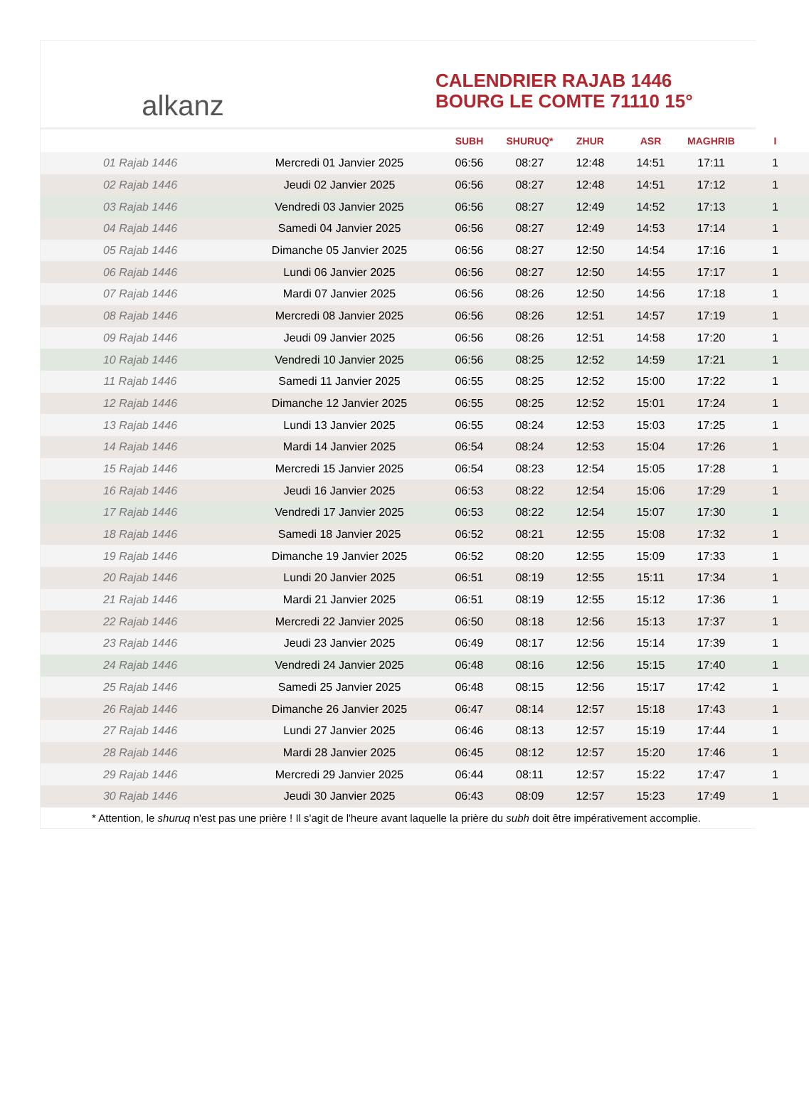alkanz
CALENDRIER RAJAB 1446
BOURG LE COMTE 71110 15°
| | | SUBH | SHURUQ* | ZHUR | ASR | MAGHRIB | I |
| --- | --- | --- | --- | --- | --- | --- | --- |
| 01 Rajab 1446 | Mercredi 01 Janvier 2025 | 06:56 | 08:27 | 12:48 | 14:51 | 17:11 | 1 |
| 02 Rajab 1446 | Jeudi 02 Janvier 2025 | 06:56 | 08:27 | 12:48 | 14:51 | 17:12 | 1 |
| 03 Rajab 1446 | Vendredi 03 Janvier 2025 | 06:56 | 08:27 | 12:49 | 14:52 | 17:13 | 1 |
| 04 Rajab 1446 | Samedi 04 Janvier 2025 | 06:56 | 08:27 | 12:49 | 14:53 | 17:14 | 1 |
| 05 Rajab 1446 | Dimanche 05 Janvier 2025 | 06:56 | 08:27 | 12:50 | 14:54 | 17:16 | 1 |
| 06 Rajab 1446 | Lundi 06 Janvier 2025 | 06:56 | 08:27 | 12:50 | 14:55 | 17:17 | 1 |
| 07 Rajab 1446 | Mardi 07 Janvier 2025 | 06:56 | 08:26 | 12:50 | 14:56 | 17:18 | 1 |
| 08 Rajab 1446 | Mercredi 08 Janvier 2025 | 06:56 | 08:26 | 12:51 | 14:57 | 17:19 | 1 |
| 09 Rajab 1446 | Jeudi 09 Janvier 2025 | 06:56 | 08:26 | 12:51 | 14:58 | 17:20 | 1 |
| 10 Rajab 1446 | Vendredi 10 Janvier 2025 | 06:56 | 08:25 | 12:52 | 14:59 | 17:21 | 1 |
| 11 Rajab 1446 | Samedi 11 Janvier 2025 | 06:55 | 08:25 | 12:52 | 15:00 | 17:22 | 1 |
| 12 Rajab 1446 | Dimanche 12 Janvier 2025 | 06:55 | 08:25 | 12:52 | 15:01 | 17:24 | 1 |
| 13 Rajab 1446 | Lundi 13 Janvier 2025 | 06:55 | 08:24 | 12:53 | 15:03 | 17:25 | 1 |
| 14 Rajab 1446 | Mardi 14 Janvier 2025 | 06:54 | 08:24 | 12:53 | 15:04 | 17:26 | 1 |
| 15 Rajab 1446 | Mercredi 15 Janvier 2025 | 06:54 | 08:23 | 12:54 | 15:05 | 17:28 | 1 |
| 16 Rajab 1446 | Jeudi 16 Janvier 2025 | 06:53 | 08:22 | 12:54 | 15:06 | 17:29 | 1 |
| 17 Rajab 1446 | Vendredi 17 Janvier 2025 | 06:53 | 08:22 | 12:54 | 15:07 | 17:30 | 1 |
| 18 Rajab 1446 | Samedi 18 Janvier 2025 | 06:52 | 08:21 | 12:55 | 15:08 | 17:32 | 1 |
| 19 Rajab 1446 | Dimanche 19 Janvier 2025 | 06:52 | 08:20 | 12:55 | 15:09 | 17:33 | 1 |
| 20 Rajab 1446 | Lundi 20 Janvier 2025 | 06:51 | 08:19 | 12:55 | 15:11 | 17:34 | 1 |
| 21 Rajab 1446 | Mardi 21 Janvier 2025 | 06:51 | 08:19 | 12:55 | 15:12 | 17:36 | 1 |
| 22 Rajab 1446 | Mercredi 22 Janvier 2025 | 06:50 | 08:18 | 12:56 | 15:13 | 17:37 | 1 |
| 23 Rajab 1446 | Jeudi 23 Janvier 2025 | 06:49 | 08:17 | 12:56 | 15:14 | 17:39 | 1 |
| 24 Rajab 1446 | Vendredi 24 Janvier 2025 | 06:48 | 08:16 | 12:56 | 15:15 | 17:40 | 1 |
| 25 Rajab 1446 | Samedi 25 Janvier 2025 | 06:48 | 08:15 | 12:56 | 15:17 | 17:42 | 1 |
| 26 Rajab 1446 | Dimanche 26 Janvier 2025 | 06:47 | 08:14 | 12:57 | 15:18 | 17:43 | 1 |
| 27 Rajab 1446 | Lundi 27 Janvier 2025 | 06:46 | 08:13 | 12:57 | 15:19 | 17:44 | 1 |
| 28 Rajab 1446 | Mardi 28 Janvier 2025 | 06:45 | 08:12 | 12:57 | 15:20 | 17:46 | 1 |
| 29 Rajab 1446 | Mercredi 29 Janvier 2025 | 06:44 | 08:11 | 12:57 | 15:22 | 17:47 | 1 |
| 30 Rajab 1446 | Jeudi 30 Janvier 2025 | 06:43 | 08:09 | 12:57 | 15:23 | 17:49 | 1 |
* Attention, le shuruq n'est pas une prière ! Il s'agit de l'heure avant laquelle la prière du subh doit être impérativement accomplie.